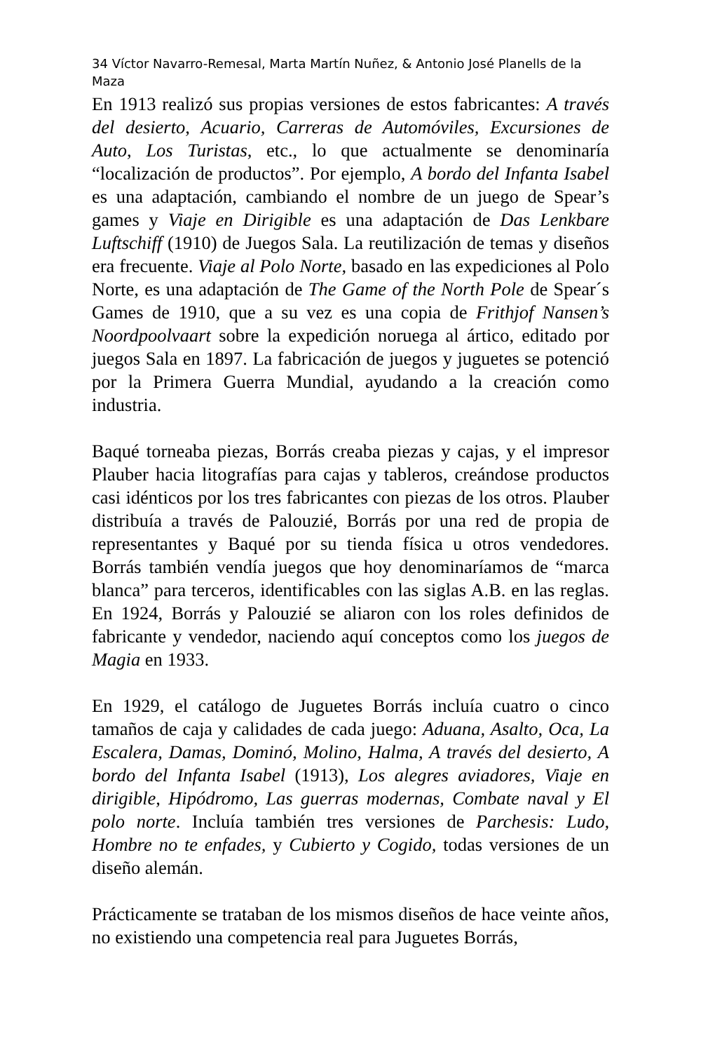34 Víctor Navarro-Remesal, Marta Martín Nuñez, & Antonio José Planells de la Maza
En 1913 realizó sus propias versiones de estos fabricantes: A través del desierto, Acuario, Carreras de Automóviles, Excursiones de Auto, Los Turistas, etc., lo que actualmente se denominaría “localización de productos”. Por ejemplo, A bordo del Infanta Isabel es una adaptación, cambiando el nombre de un juego de Spear’s games y Viaje en Dirigible es una adaptación de Das Lenkbare Luftschiff (1910) de Juegos Sala. La reutilización de temas y diseños era frecuente. Viaje al Polo Norte, basado en las expediciones al Polo Norte, es una adaptación de The Game of the North Pole de Spear´s Games de 1910, que a su vez es una copia de Frithjof Nansen’s Noordpoolvaart sobre la expedición noruega al ártico, editado por juegos Sala en 1897. La fabricación de juegos y juguetes se potenció por la Primera Guerra Mundial, ayudando a la creación como industria.
Baqué torneaba piezas, Borrás creaba piezas y cajas, y el impresor Plauber hacia litografías para cajas y tableros, creándose productos casi idénticos por los tres fabricantes con piezas de los otros. Plauber distribuía a través de Palouzié, Borrás por una red de propia de representantes y Baqué por su tienda física u otros vendedores. Borrás también vendía juegos que hoy denominaríamos de “marca blanca” para terceros, identificables con las siglas A.B. en las reglas. En 1924, Borrás y Palouzié se aliaron con los roles definidos de fabricante y vendedor, naciendo aquí conceptos como los juegos de Magia en 1933.
En 1929, el catálogo de Juguetes Borrás incluía cuatro o cinco tamaños de caja y calidades de cada juego: Aduana, Asalto, Oca, La Escalera, Damas, Dominó, Molino, Halma, A través del desierto, A bordo del Infanta Isabel (1913), Los alegres aviadores, Viaje en dirigible, Hipódromo, Las guerras modernas, Combate naval y El polo norte. Incluía también tres versiones de Parchesis: Ludo, Hombre no te enfades, y Cubierto y Cogido, todas versiones de un diseño alemán.
Prácticamente se trataban de los mismos diseños de hace veinte años, no existiendo una competencia real para Juguetes Borrás,